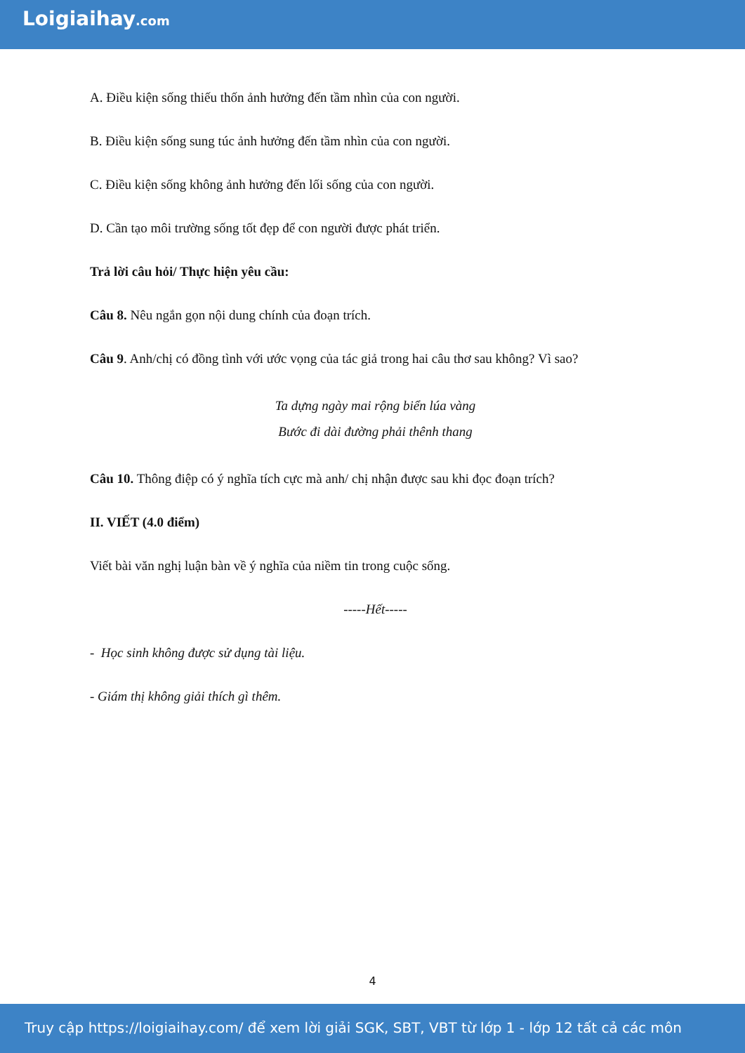Loigiaihay.com
A. Điều kiện sống thiếu thốn ảnh hưởng đến tầm nhìn của con người.
B. Điều kiện sống sung túc ảnh hưởng đến tầm nhìn của con người.
C. Điều kiện sống không ảnh hưởng đến lối sống của con người.
D. Cần tạo môi trường sống tốt đẹp để con người được phát triển.
Trả lời câu hỏi/ Thực hiện yêu cầu:
Câu 8. Nêu ngắn gọn nội dung chính của đoạn trích.
Câu 9. Anh/chị có đồng tình với ước vọng của tác giả trong hai câu thơ sau không? Vì sao?
Ta dựng ngày mai rộng biển lúa vàng
Bước đi dài đường phải thênh thang
Câu 10. Thông điệp có ý nghĩa tích cực mà anh/ chị nhận được sau khi đọc đoạn trích?
II. VIẾT (4.0 điểm)
Viết bài văn nghị luận bàn về ý nghĩa của niềm tin trong cuộc sống.
-----Hết-----
- Học sinh không được sử dụng tài liệu.
- Giám thị không giải thích gì thêm.
4
Truy cập https://loigiaihay.com/ để xem lời giải SGK, SBT, VBT từ lớp 1 - lớp 12 tất cả các môn